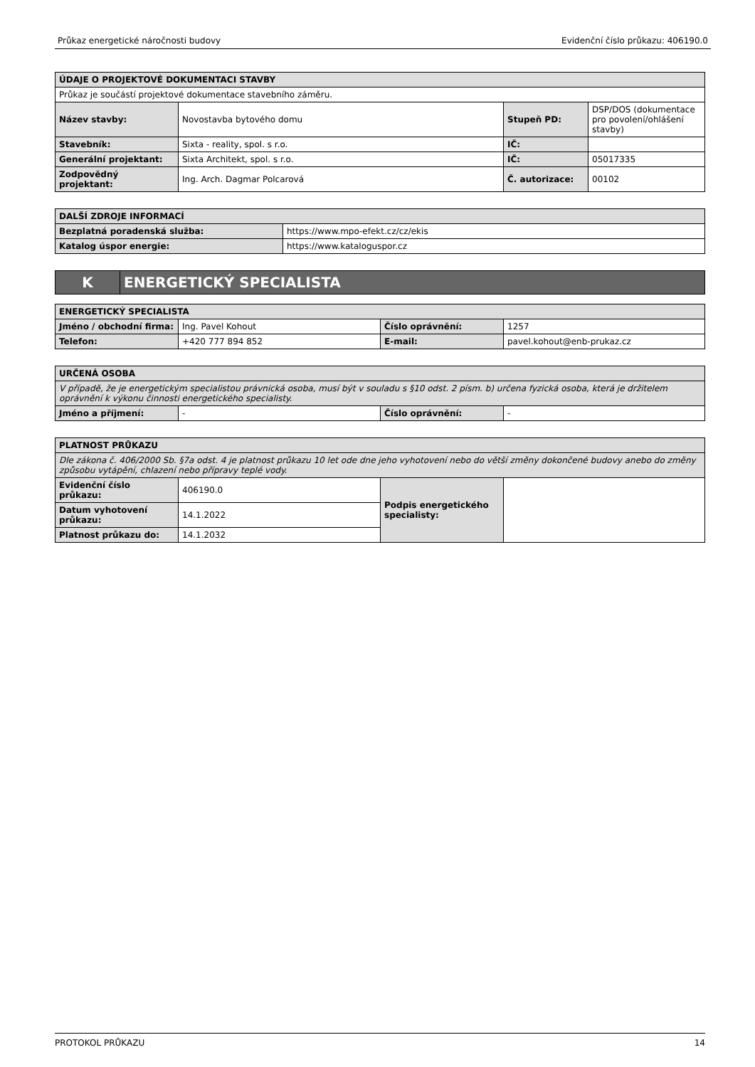Průkaz energetické náročnosti budovy Evidenční číslo průkazu: 406190.0
| ÚDAJE O PROJEKTOVÉ DOKUMENTACI STAVBY | | | |
| --- | --- | --- | --- |
| Průkaz je součástí projektové dokumentace stavebního záměru. | | | |
| Název stavby: | Novostavba bytového domu | Stupeň PD: | DSP/DOS (dokumentace pro povolení/ohlášení stavby) |
| Stavebník: | Sixta - reality, spol. s r.o. | IČ: | |
| Generální projektant: | Sixta Architekt, spol. s r.o. | IČ: | 05017335 |
| Zodpovědný projektant: | Ing. Arch. Dagmar Polcarová | Č. autorizace: | 00102 |
| DALŠÍ ZDROJE INFORMACÍ | |
| --- | --- |
| Bezplatná poradenská služba: | https://www.mpo-efekt.cz/cz/ekis |
| Katalog úspor energie: | https://www.kataloguspor.cz |
| K | ENERGETICKÝ SPECIALISTA |
| ENERGETICKÝ SPECIALISTA | | | |
| --- | --- | --- | --- |
| Jméno / obchodní firma: | Ing. Pavel Kohout | Číslo oprávnění: | 1257 |
| Telefon: | +420 777 894 852 | E-mail: | pavel.kohout@enb-prukaz.cz |
| URČENÁ OSOBA | | | |
| --- | --- | --- | --- |
| V případě, že je energetickým specialistou právnická osoba, musí být v souladu s §10 odst. 2 písm. b) určena fyzická osoba, která je držitelem oprávnění k výkonu činnosti energetického specialisty. | | | |
| Jméno a příjmení: | - | Číslo oprávnění: | - |
| PLATNOST PRŮKAZU | | | |
| --- | --- | --- | --- |
| Dle zákona č. 406/2000 Sb. §7a odst. 4 je platnost průkazu 10 let ode dne jeho vyhotovení nebo do větší změny dokončené budovy anebo do změny způsobu vytápění, chlazení nebo přípravy teplé vody. | | | |
| Evidenční číslo průkazu: | 406190.0 | Podpis energetického specialisty: | |
| Datum vyhotovení průkazu: | 14.1.2022 | | |
| Platnost průkazu do: | 14.1.2032 | | |
PROTOKOL PRŮKAZU 14